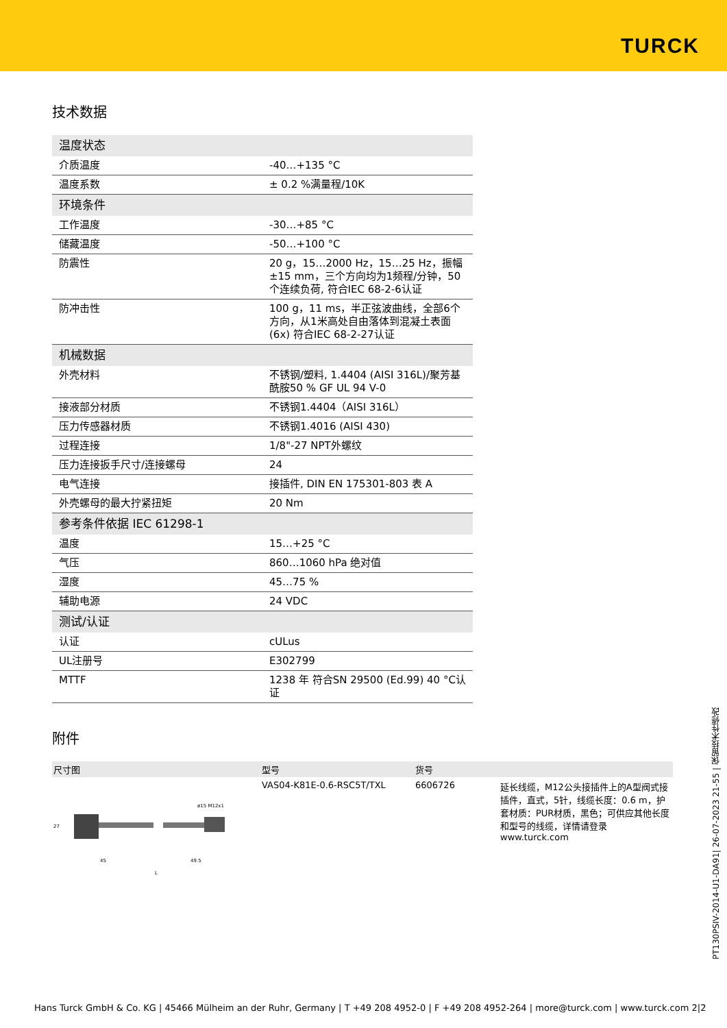TURCK
技术数据
| 温度状态 | |
| 介质温度 | -40…+135 °C |
| 温度系数 | ± 0.2 %满量程/10K |
| 环境条件 | |
| 工作温度 | -30…+85 °C |
| 储藏温度 | -50…+100 °C |
| 防震性 | 20 g，15…2000 Hz，15…25 Hz，振幅±15 mm，三个方向均为1频程/分钟，50个连续负荷, 符合IEC 68-2-6认证 |
| 防冲击性 | 100 g，11 ms，半正弦波曲线，全部6个方向，从1米高处自由落体到混凝土表面(6x) 符合IEC 68-2-27认证 |
| 机械数据 | |
| 外壳材料 | 不锈钢/塑料, 1.4404 (AISI 316L)/聚芳基酰胺50 % GF UL 94 V-0 |
| 接液部分材质 | 不锈钢1.4404（AISI 316L） |
| 压力传感器材质 | 不锈钢1.4016 (AISI 430) |
| 过程连接 | 1/8"-27 NPT外螺纹 |
| 压力连接扳手尺寸/连接螺母 | 24 |
| 电气连接 | 接插件, DIN EN 175301-803 表 A |
| 外壳螺母的最大拧紧扭矩 | 20 Nm |
| 参考条件依据 IEC 61298-1 | |
| 温度 | 15…+25 °C |
| 气压 | 860…1060 hPa 绝对值 |
| 湿度 | 45…75 % |
| 辅助电源 | 24 VDC |
| 测试/认证 | |
| 认证 | cULus |
| UL注册号 | E302799 |
| MTTF | 1238 年 符合SN 29500 (Ed.99) 40 °C认证 |
附件
| 尺寸图 | 型号 | 货号 | |
| --- | --- | --- | --- |
| ø15 M12x1 45 49.5 L 27 | VAS04-K81E-0.6-RSC5T/TXL | 6606726 | 延长线缆，M12公头接插件上的A型阀式接插件，直式，5针，线缆长度：0.6 m，护套材质：PUR材质，黑色；可供应其他长度和型号的线缆，详情请登录www.turck.com |
PT130PSIV-2014-U1-DA91| 26-07-2023 21-55 | 保留技术性修改
Hans Turck GmbH & Co. KG | 45466 Mülheim an der Ruhr, Germany | T +49 208 4952-0 | F +49 208 4952-264 | more@turck.com | www.turck.com 2|2